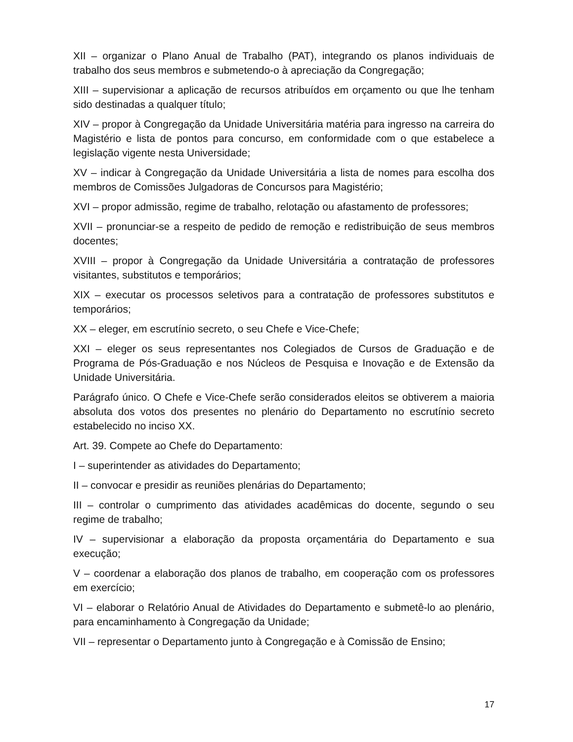XII – organizar o Plano Anual de Trabalho (PAT), integrando os planos individuais de trabalho dos seus membros e submetendo-o à apreciação da Congregação;
XIII – supervisionar a aplicação de recursos atribuídos em orçamento ou que lhe tenham sido destinadas a qualquer título;
XIV – propor à Congregação da Unidade Universitária matéria para ingresso na carreira do Magistério e lista de pontos para concurso, em conformidade com o que estabelece a legislação vigente nesta Universidade;
XV – indicar à Congregação da Unidade Universitária a lista de nomes para escolha dos membros de Comissões Julgadoras de Concursos para Magistério;
XVI – propor admissão, regime de trabalho, relotação ou afastamento de professores;
XVII – pronunciar-se a respeito de pedido de remoção e redistribuição de seus membros docentes;
XVIII – propor à Congregação da Unidade Universitária a contratação de professores visitantes, substitutos e temporários;
XIX – executar os processos seletivos para a contratação de professores substitutos e temporários;
XX – eleger, em escrutínio secreto, o seu Chefe e Vice-Chefe;
XXI – eleger os seus representantes nos Colegiados de Cursos de Graduação e de Programa de Pós-Graduação e nos Núcleos de Pesquisa e Inovação e de Extensão da Unidade Universitária.
Parágrafo único. O Chefe e Vice-Chefe serão considerados eleitos se obtiverem a maioria absoluta dos votos dos presentes no plenário do Departamento no escrutínio secreto estabelecido no inciso XX.
Art. 39. Compete ao Chefe do Departamento:
I – superintender as atividades do Departamento;
II – convocar e presidir as reuniões plenárias do Departamento;
III – controlar o cumprimento das atividades acadêmicas do docente, segundo o seu regime de trabalho;
IV – supervisionar a elaboração da proposta orçamentária do Departamento e sua execução;
V – coordenar a elaboração dos planos de trabalho, em cooperação com os professores em exercício;
VI – elaborar o Relatório Anual de Atividades do Departamento e submetê-lo ao plenário, para encaminhamento à Congregação da Unidade;
VII – representar o Departamento junto à Congregação e à Comissão de Ensino;
17